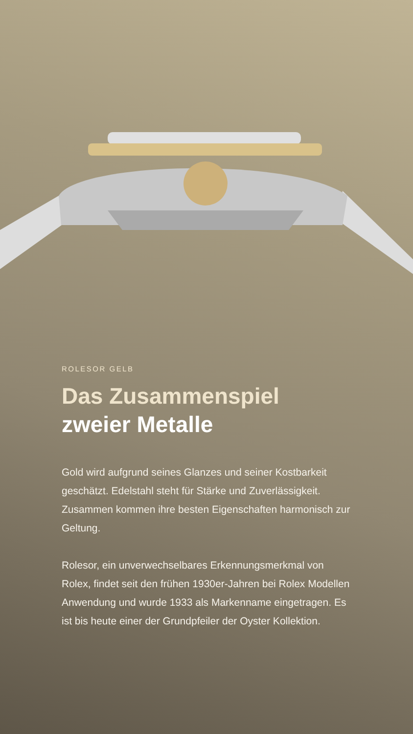ROLESOR GELB
Das Zusammenspiel
zweier Metalle
Gold wird aufgrund seines Glanzes und seiner Kostbarkeit geschätzt. Edelstahl steht für Stärke und Zuverlässigkeit. Zusammen kommen ihre besten Eigenschaften harmonisch zur Geltung.
Rolesor, ein unverwechselbares Erkennungsmerkmal von Rolex, findet seit den frühen 1930er-Jahren bei Rolex Modellen Anwendung und wurde 1933 als Markenname eingetragen. Es ist bis heute einer der Grundpfeiler der Oyster Kollektion.